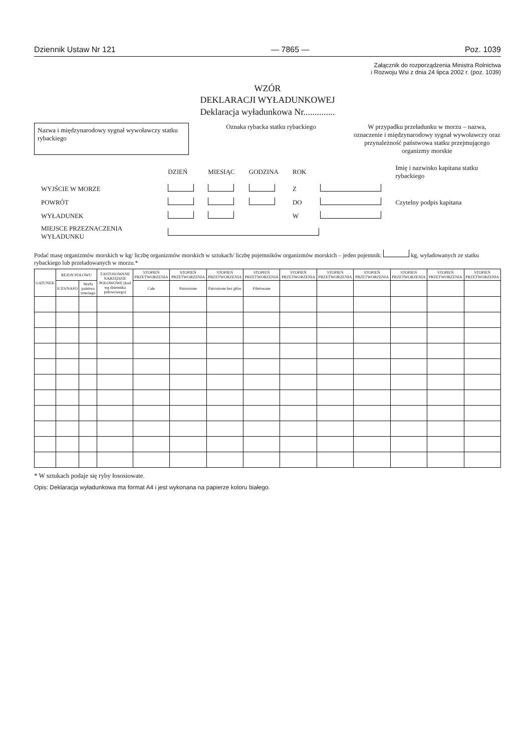Dziennik Ustaw Nr 121 — 7865 — Poz. 1039
Załącznik do rozporządzenia Ministra Rolnictwa
i Rozwoju Wsi z dnia 24 lipca 2002 r. (poz. 1039)
WZÓR
DEKLARACJI WYŁADUNKOWEJ
Deklaracja wyładunkowa Nr..............
Nazwa i międzynarodowy sygnał wywoławczy statku rybackiego
Oznaka rybacka statku rybackiego
W przypadku przeładunku w morzu – nazwa, oznaczenie i międzynarodowy sygnał wywoławczy oraz przynależność państwowa statku przejmującego organizmy morskie
| | DZIEŃ | MIESIĄC | GODZINA | ROK | | Imię i nazwisko kapitana statku rybackiego |
| WYJŚCIE W MORZE | | | | Z | | |
| POWRÓT | | | | DO | | Czytelny podpis kapitana |
| WYŁADUNEK | | | | W | | |
| MIEJSCE PRZEZNACZENIA WYŁADUNKU | | | | | | |
Podać masę organizmów morskich w kg/ liczbę organizmów morskich w sztukach/ liczbę pojemników organizmów morskich – jeden pojemnik: kg, wyładowanych ze statku rybackiego lub przeładowanych w morzu.*
| GATUNEK | REJON POŁOWU | | ZASTOSOWANE NARZĘDZIE POŁOWOWE (kod wg dziennika połowowego) | STOPIEŃ PRZETWORZENIA | STOPIEŃ PRZETWORZENIA | STOPIEŃ PRZETWORZENIA | STOPIEŃ PRZETWORZENIA | STOPIEŃ PRZETWORZENIA | STOPIEŃ PRZETWORZENIA | STOPIEŃ PRZETWORZENIA | STOPIEŃ PRZETWORZENIA | STOPIEŃ PRZETWORZENIA | STOPIEŃ PRZETWORZENIA |
| --- | --- | --- | --- | --- | --- | --- | --- | --- | --- | --- | --- | --- | --- |
| | ICES/NAFO | Strefa państwa trzeciego | | Całe | Patroszone | Patroszone bez głów | Filetowane | | | | | | |
* W sztukach podaje się ryby łososiowate.
Opis: Deklaracja wyładunkowa ma format A4 i jest wykonana na papierze koloru białego.